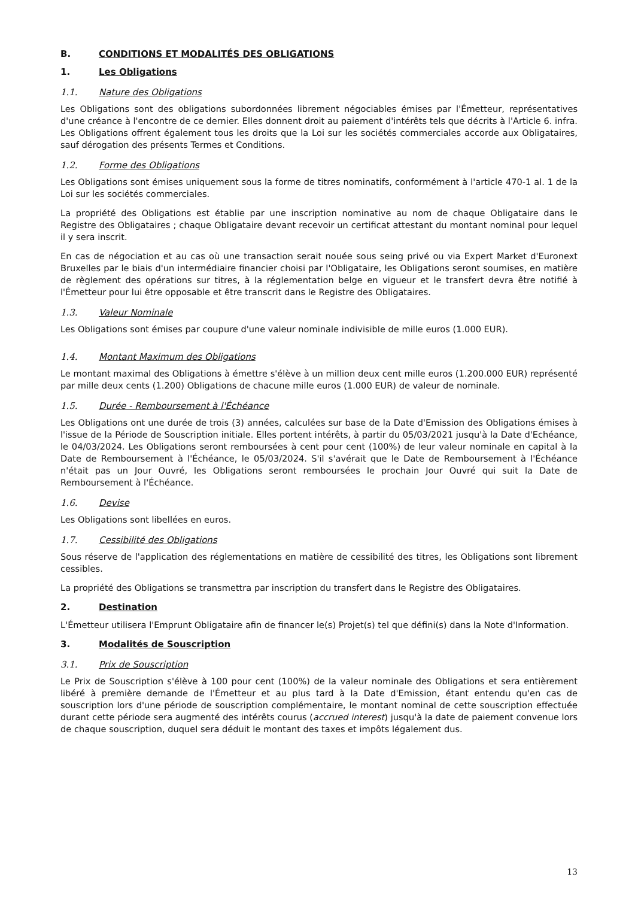B. CONDITIONS ET MODALITÉS DES OBLIGATIONS
1. Les Obligations
1.1. Nature des Obligations
Les Obligations sont des obligations subordonnées librement négociables émises par l'Émetteur, représentatives d'une créance à l'encontre de ce dernier. Elles donnent droit au paiement d'intérêts tels que décrits à l'Article 6. infra. Les Obligations offrent également tous les droits que la Loi sur les sociétés commerciales accorde aux Obligataires, sauf dérogation des présents Termes et Conditions.
1.2. Forme des Obligations
Les Obligations sont émises uniquement sous la forme de titres nominatifs, conformément à l'article 470-1 al. 1 de la Loi sur les sociétés commerciales.
La propriété des Obligations est établie par une inscription nominative au nom de chaque Obligataire dans le Registre des Obligataires ; chaque Obligataire devant recevoir un certificat attestant du montant nominal pour lequel il y sera inscrit.
En cas de négociation et au cas où une transaction serait nouée sous seing privé ou via Expert Market d'Euronext Bruxelles par le biais d'un intermédiaire financier choisi par l'Obligataire, les Obligations seront soumises, en matière de règlement des opérations sur titres, à la réglementation belge en vigueur et le transfert devra être notifié à l'Émetteur pour lui être opposable et être transcrit dans le Registre des Obligataires.
1.3. Valeur Nominale
Les Obligations sont émises par coupure d'une valeur nominale indivisible de mille euros (1.000 EUR).
1.4. Montant Maximum des Obligations
Le montant maximal des Obligations à émettre s'élève à un million deux cent mille euros (1.200.000 EUR) représenté par mille deux cents (1.200) Obligations de chacune mille euros (1.000 EUR) de valeur de nominale.
1.5. Durée - Remboursement à l'Échéance
Les Obligations ont une durée de trois (3) années, calculées sur base de la Date d'Emission des Obligations émises à l'issue de la Période de Souscription initiale. Elles portent intérêts, à partir du 05/03/2021 jusqu'à la Date d'Echéance, le 04/03/2024. Les Obligations seront remboursées à cent pour cent (100%) de leur valeur nominale en capital à la Date de Remboursement à l'Échéance, le 05/03/2024. S'il s'avérait que le Date de Remboursement à l'Échéance n'était pas un Jour Ouvré, les Obligations seront remboursées le prochain Jour Ouvré qui suit la Date de Remboursement à l'Échéance.
1.6. Devise
Les Obligations sont libellées en euros.
1.7. Cessibilité des Obligations
Sous réserve de l'application des réglementations en matière de cessibilité des titres, les Obligations sont librement cessibles.
La propriété des Obligations se transmettra par inscription du transfert dans le Registre des Obligataires.
2. Destination
L'Émetteur utilisera l'Emprunt Obligataire afin de financer le(s) Projet(s) tel que défini(s) dans la Note d'Information.
3. Modalités de Souscription
3.1. Prix de Souscription
Le Prix de Souscription s'élève à 100 pour cent (100%) de la valeur nominale des Obligations et sera entièrement libéré à première demande de l'Émetteur et au plus tard à la Date d'Emission, étant entendu qu'en cas de souscription lors d'une période de souscription complémentaire, le montant nominal de cette souscription effectuée durant cette période sera augmenté des intérêts courus (accrued interest) jusqu'à la date de paiement convenue lors de chaque souscription, duquel sera déduit le montant des taxes et impôts légalement dus.
13